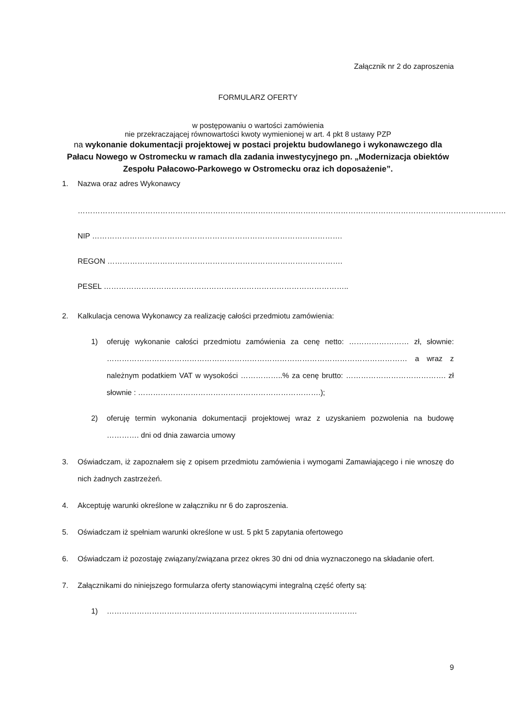Załącznik nr 2 do zaproszenia
FORMULARZ OFERTY
w postępowaniu o wartości zamówienia
nie przekraczającej równowartości kwoty wymienionej w art. 4 pkt 8 ustawy PZP
na wykonanie dokumentacji projektowej w postaci projektu budowlanego i wykonawczego dla Pałacu Nowego w Ostromecku w ramach dla zadania inwestycyjnego pn. „Modernizacja obiektów Zespołu Pałacowo-Parkowego w Ostromecku oraz ich doposażenie”.
1. Nazwa oraz adres Wykonawcy
………………………………………………………………………………………………………………………………………………………
NIP ……………………………………………………………………………………….
REGON ………………………………………………………………………………….
PESEL ……………………………………………………………………………………..
2. Kalkulacja cenowa Wykonawcy za realizację całości przedmiotu zamówienia:
1) oferuję wykonanie całości przedmiotu zamówienia za cenę netto: …………………… zł, słownie: ………………………………………………………………………………………………………… a wraz z należnym podatkiem VAT w wysokości ……………..% za cenę brutto: …………………………………. zł słownie : ……………………………………………………………….);
2) oferuję termin wykonania dokumentacji projektowej wraz z uzyskaniem pozwolenia na budowę …………. dni od dnia zawarcia umowy
3. Oświadczam, iż zapoznałem się z opisem przedmiotu zamówienia i wymogami Zamawiającego i nie wnoszę do nich żadnych zastrzeżeń.
4. Akceptuję warunki określone w załączniku nr 6 do zaproszenia.
5. Oświadczam iż spełniam warunki określone w ust. 5 pkt 5 zapytania ofertowego
6. Oświadczam iż pozostaję związany/związana przez okres 30 dni od dnia wyznaczonego na składanie ofert.
7. Załącznikami do niniejszego formularza oferty stanowiącymi integralną część oferty są:
1) ……………………………………………………………………………………….
9